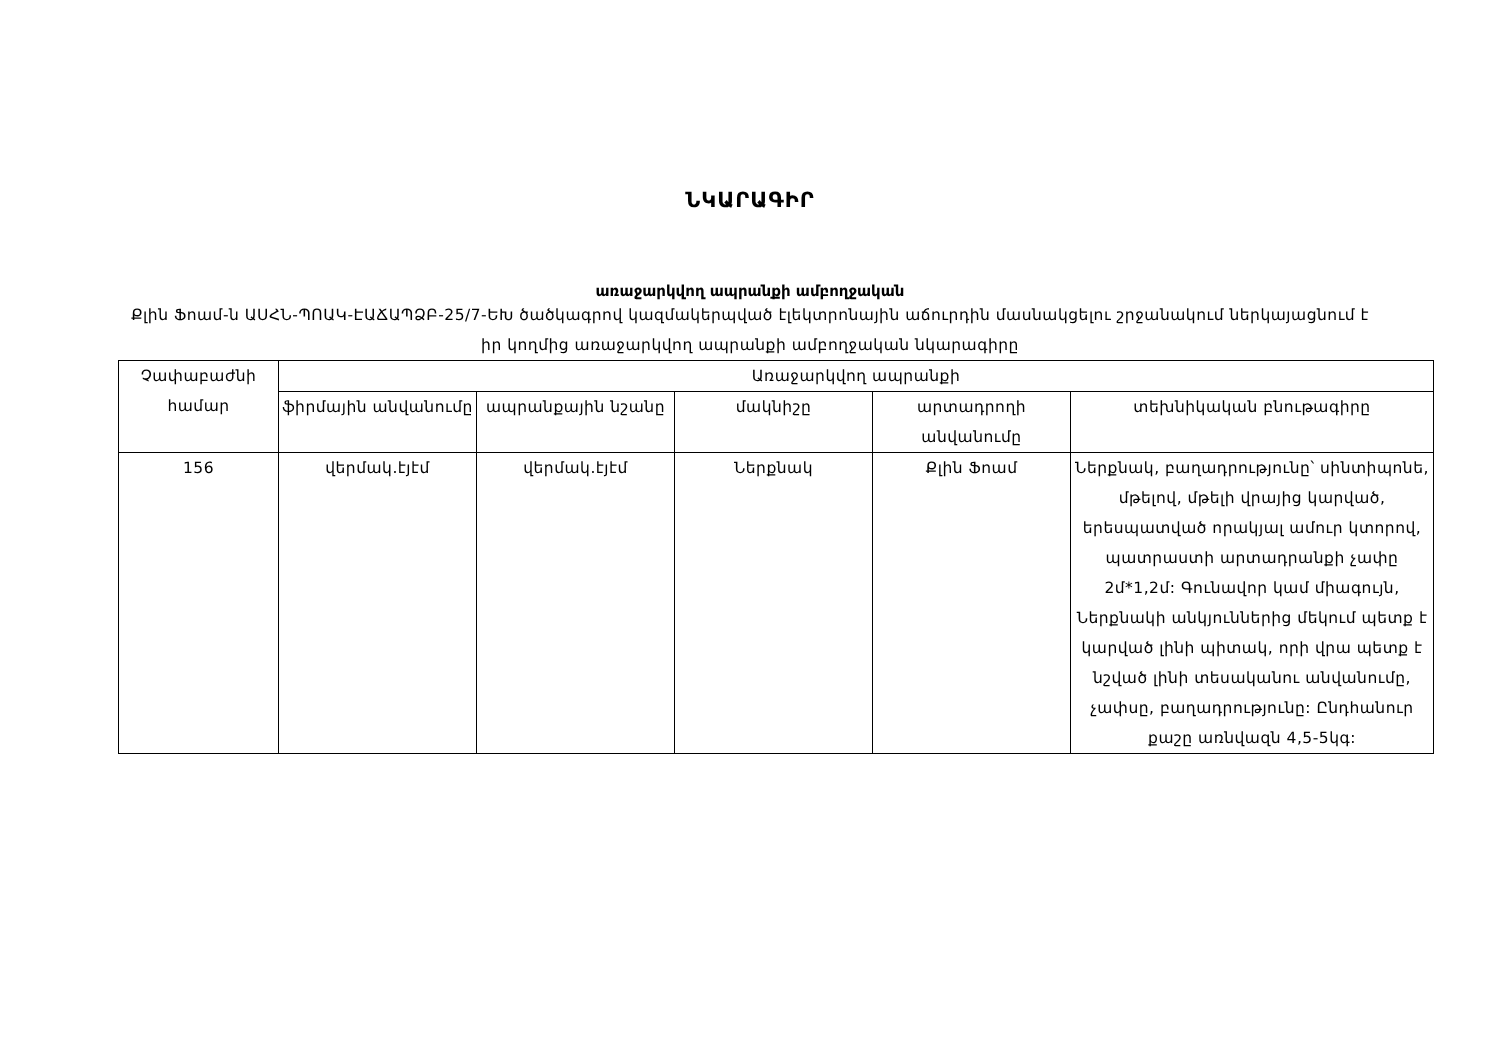ՆԿԱՐԱԳԻՐ
առաջարկվող ապրանքի ամբողջական
Քլին Ֆոամ-ն ԱՍՀՆ-ՊՈԱԿ-ԷԱՃԱՊՁԲ-25/7-ԵԽ ծածկագրով կազմակերպված էլեկտրոնային աճուրդին մասնակցելու շրջանակում ներկայացնում է իր կողմից առաջարկվող ապրանքի ամբողջական նկարագիրը
| Չափաբաժնի համար | Առաջարկվող ապրանքի | | | | |
| --- | --- | --- | --- | --- | --- |
| | ֆիրմային անվանումը | ապրանքային նշանը | մակնիշը | արտադրողի անվանումը | տեխնիկական բնութագիրը |
| 156 | վերմակ.էյէմ | վերմակ.էյէմ | Ներքնակ | Քլին Ֆոամ | Ներքնակ, բաղադրությունը՝ սինտիպոնե, մթելով, մթելի վրայից կարված, երեսպատված որակյալ ամուր կտորով, պատրաստի արտադրանքի չափը 2մ*1,2մ: Գունավոր կամ միագույն, Ներքնակի անկյուններից մեկում պետք է կարված լինի պիտակ, որի վրա պետք է նշված լինի տեսականու անվանումը, չափսը, բաղադրությունը: Ընդհանուր քաշը առնվազն 4,5-5կգ: |